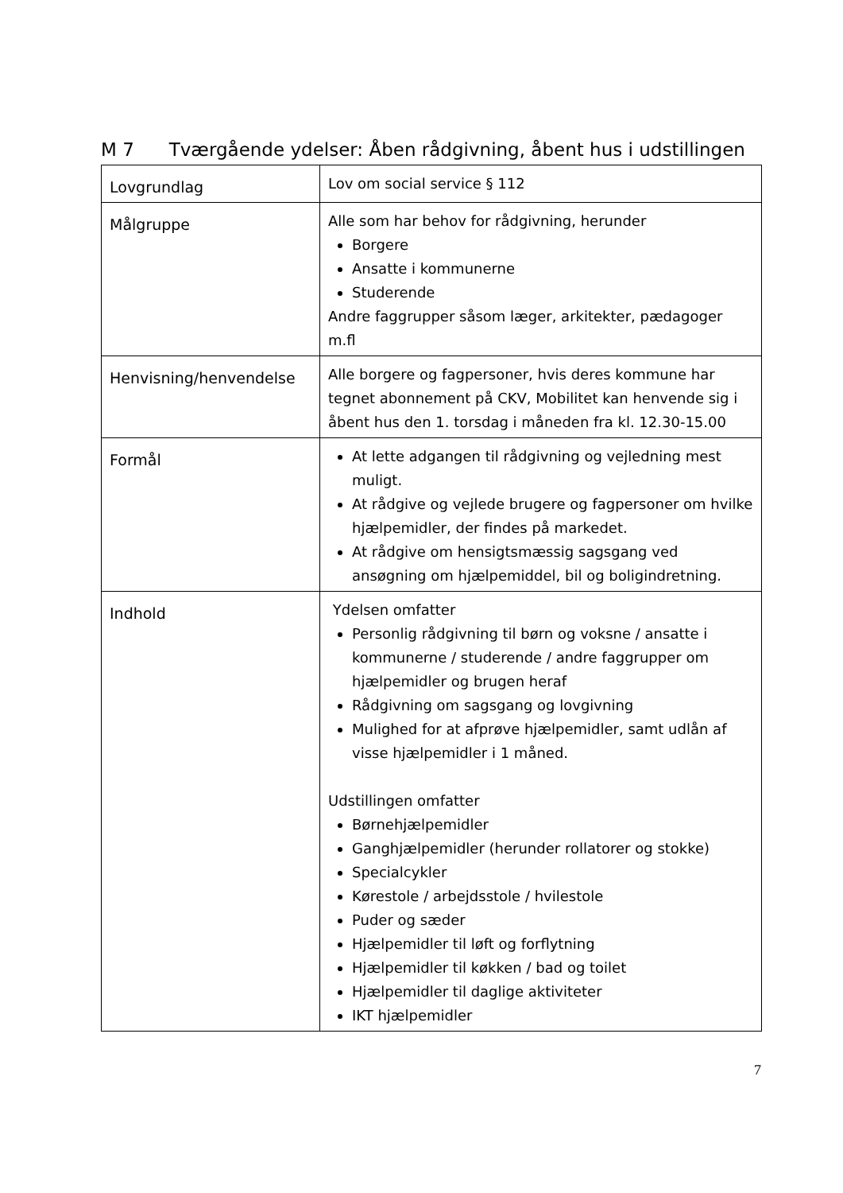M 7 Tværgående ydelser: Åben rådgivning, åbent hus i udstillingen
| Lovgrundlag | Lov om social service § 112 |
| Målgruppe | Alle som har behov for rådgivning, herunder Borgere Ansatte i kommunerne Studerende Andre faggrupper såsom læger, arkitekter, pædagoger m.fl |
| Henvisning/henvendelse | Alle borgere og fagpersoner, hvis deres kommune har tegnet abonnement på CKV, Mobilitet kan henvende sig i åbent hus den 1. torsdag i måneden fra kl. 12.30-15.00 |
| Formål | At lette adgangen til rådgivning og vejledning mest muligt. At rådgive og vejlede brugere og fagpersoner om hvilke hjælpemidler, der findes på markedet. At rådgive om hensigtsmæssig sagsgang ved ansøgning om hjælpemiddel, bil og boligindretning. |
| Indhold | Ydelsen omfatter Personlig rådgivning til børn og voksne / ansatte i kommunerne / studerende / andre faggrupper om hjælpemidler og brugen heraf Rådgivning om sagsgang og lovgivning Mulighed for at afprøve hjælpemidler, samt udlån af visse hjælpemidler i 1 måned. Udstillingen omfatter Børnehjælpemidler Ganghjælpemidler (herunder rollatorer og stokke) Specialcykler Kørestole / arbejdsstole / hvilestole Puder og sæder Hjælpemidler til løft og forflytning Hjælpemidler til køkken / bad og toilet Hjælpemidler til daglige aktiviteter IKT hjælpemidler |
7